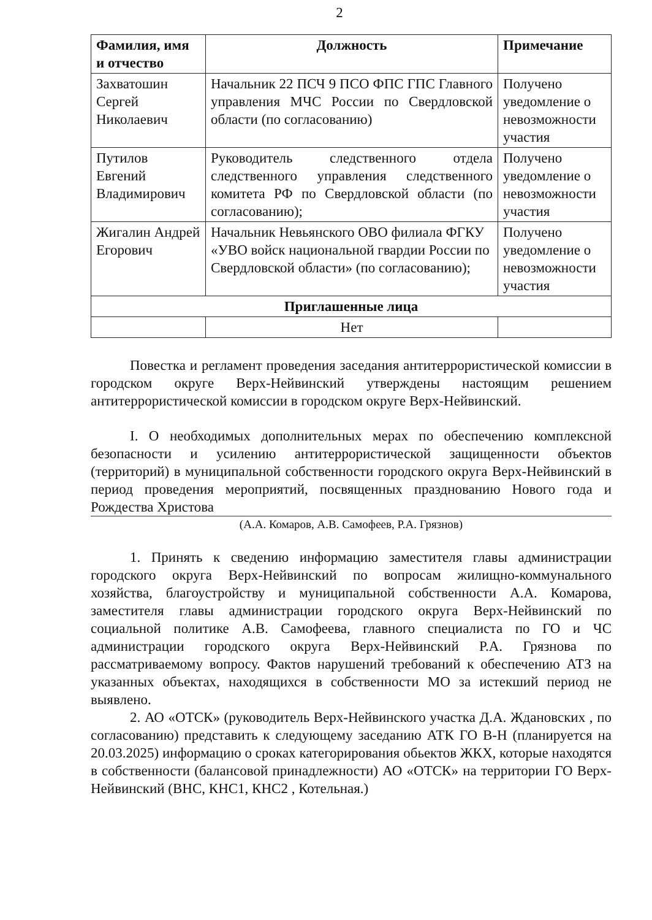2
| Фамилия, имя и отчество | Должность | Примечание |
| --- | --- | --- |
| Захватошин Сергей Николаевич | Начальник 22 ПСЧ 9 ПСО ФПС ГПС Главного управления МЧС России по Свердловской области (по согласованию) | Получено уведомление о невозможности участия |
| Путилов Евгений Владимирович | Руководитель следственного отдела следственного управления следственного комитета РФ по Свердловской области (по согласованию); | Получено уведомление о невозможности участия |
| Жигалин Андрей Егорович | Начальник Невьянского ОВО филиала ФГКУ «УВО войск национальной гвардии России по Свердловской области» (по согласованию); | Получено уведомление о невозможности участия |
| Приглашенные лица | | |
| | Нет | |
Повестка и регламент проведения заседания антитеррористической комиссии в городском округе Верх-Нейвинский утверждены настоящим решением антитеррористической комиссии в городском округе Верх-Нейвинский.
I. О необходимых дополнительных мерах по обеспечению комплексной безопасности и усилению антитеррористической защищенности объектов (территорий) в муниципальной собственности городского округа Верх-Нейвинский в период проведения мероприятий, посвященных празднованию Нового года и Рождества Христова
(А.А. Комаров, А.В. Самофеев, Р.А. Грязнов)
1. Принять к сведению информацию заместителя главы администрации городского округа Верх-Нейвинский по вопросам жилищно-коммунального хозяйства, благоустройству и муниципальной собственности А.А. Комарова, заместителя главы администрации городского округа Верх-Нейвинский по социальной политике А.В. Самофеева, главного специалиста по ГО и ЧС администрации городского округа Верх-Нейвинский Р.А. Грязнова по рассматриваемому вопросу. Фактов нарушений требований к обеспечению АТЗ на указанных объектах, находящихся в собственности МО за истекший период не выявлено.
2. АО «ОТСК» (руководитель Верх-Нейвинского участка Д.А. Ждановских , по согласованию) представить к следующему заседанию АТК ГО В-Н (планируется на 20.03.2025) информацию о сроках категорирования обьектов ЖКХ, которые находятся в собственности (балансовой принадлежности) АО «ОТСК» на территории ГО Верх-Нейвинский (ВНС, КНС1, КНС2 , Котельная.)